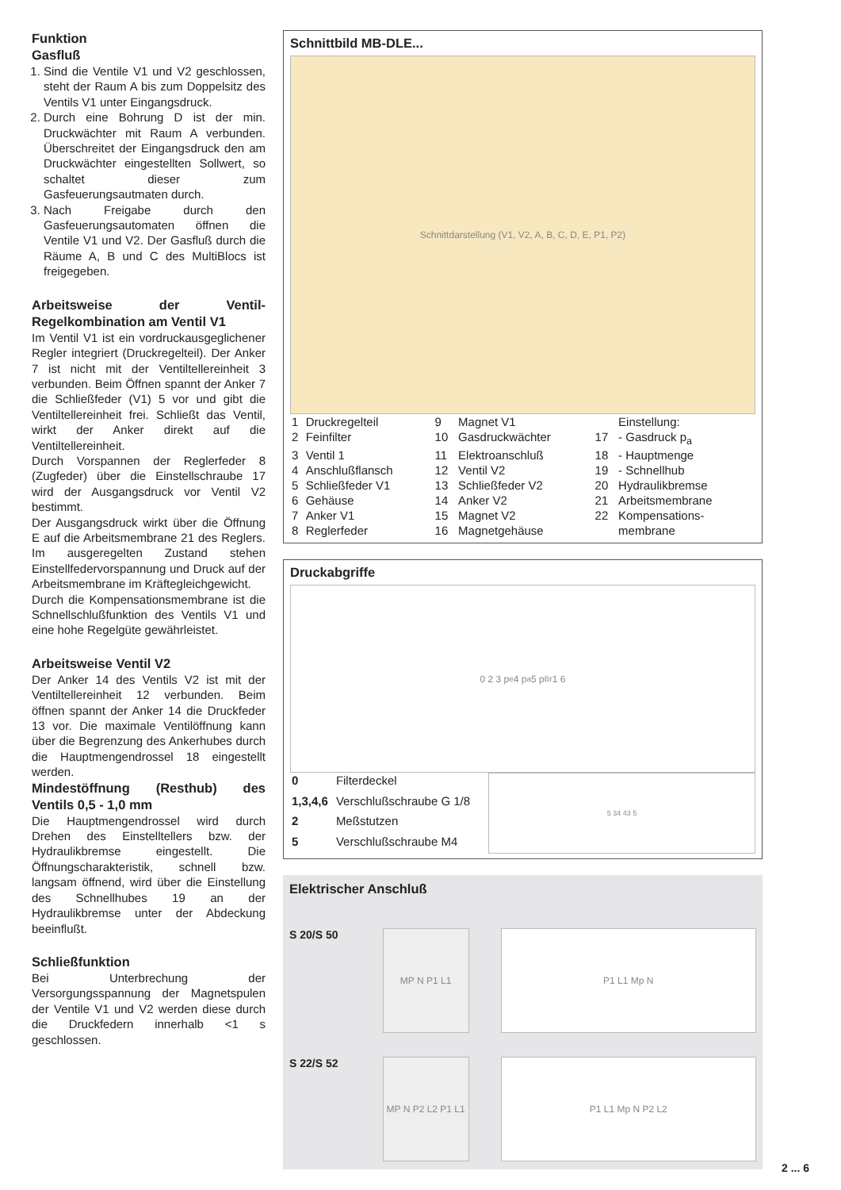Funktion
Gasfluß
1. Sind die Ventile V1 und V2 geschlossen, steht der Raum A bis zum Doppelsitz des Ventils V1 unter Eingangsdruck.
2. Durch eine Bohrung D ist der min. Druckwächter mit Raum A verbunden. Überschreitet der Eingangsdruck den am Druckwächter eingestellten Sollwert, so schaltet dieser zum Gasfeuerungsautmaten durch.
3. Nach Freigabe durch den Gasfeuerungsautomaten öffnen die Ventile V1 und V2. Der Gasfluß durch die Räume A, B und C des MultiBlocs ist freigegeben.
Arbeitsweise der Ventil-Regelkombination am Ventil V1
Im Ventil V1 ist ein vordruckausgeglichener Regler integriert (Druckregelteil). Der Anker 7 ist nicht mit der Ventiltellereinheit 3 verbunden. Beim Öffnen spannt der Anker 7 die Schließfeder (V1) 5 vor und gibt die Ventiltellereinheit frei. Schließt das Ventil, wirkt der Anker direkt auf die Ventiltellereinheit.
Durch Vorspannen der Reglerfeder 8 (Zugfeder) über die Einstellschraube 17 wird der Ausgangsdruck vor Ventil V2 bestimmt.
Der Ausgangsdruck wirkt über die Öffnung E auf die Arbeitsmembrane 21 des Reglers. Im ausgeregelten Zustand stehen Einstellfedervorspannung und Druck auf der Arbeitsmembrane im Kräftegleichgewicht.
Durch die Kompensationsmembrane ist die Schnellschlußfunktion des Ventils V1 und eine hohe Regelgüte gewährleistet.
Arbeitsweise Ventil V2
Der Anker 14 des Ventils V2 ist mit der Ventiltellereinheit 12 verbunden. Beim öffnen spannt der Anker 14 die Druckfeder 13 vor. Die maximale Ventilöffnung kann über die Begrenzung des Ankerhubes durch die Hauptmengendrossel 18 eingestellt werden.
Mindestöffnung (Resthub) des Ventils 0,5 - 1,0 mm
Die Hauptmengendrossel wird durch Drehen des Einstelltellers bzw. der Hydraulikbremse eingestellt. Die Öffnungscharakteristik, schnell bzw. langsam öffnend, wird über die Einstellung des Schnellhubes 19 an der Hydraulikbremse unter der Abdeckung beeinflußt.
Schließfunktion
Bei Unterbrechung der Versorgungsspannung der Magnetspulen der Ventile V1 und V2 werden diese durch die Druckfedern innerhalb <1 s geschlossen.
Schnittbild MB-DLE...
Schnittdarstellung (V1, V2, A, B, C, D, E, P1, P2)
| 1 | Druckregelteil | 9 | Magnet V1 | | Einstellung: |
| 2 | Feinfilter | 10 | Gasdruckwächter | 17 | - Gasdruck p<sub>a</sub> |
| 3 | Ventil 1 | 11 | Elektroanschluß | 18 | - Hauptmenge |
| 4 | Anschlußflansch | 12 | Ventil V2 | 19 | - Schnellhub |
| 5 | Schließfeder V1 | 13 | Schließfeder V2 | 20 | Hydraulikbremse |
| 6 | Gehäuse | 14 | Anker V2 | 21 | Arbeitsmembrane |
| 7 | Anker V1 | 15 | Magnet V2 | 22 | Kompensations- |
| 8 | Reglerfeder | 16 | Magnetgehäuse | | membrane |
Druckabgriffe
0 2 3 p<sub>e</sub> 4 p<sub>a</sub> 5 p<sub>Br</sub> 1 6
| 0 | Filterdeckel |
| 1,3,4,6 | Verschlußschraube G 1/8 |
| 2 | Meßstutzen |
| 5 | Verschlußschraube M4 |
5 34 43 5
Elektrischer Anschluß
S 20/S 50
MP N P1 L1 P1 L1 Mp N
S 22/S 52
MP N P2 L2 P1 L1
P1 L1 Mp N P2 L2
2 ... 6